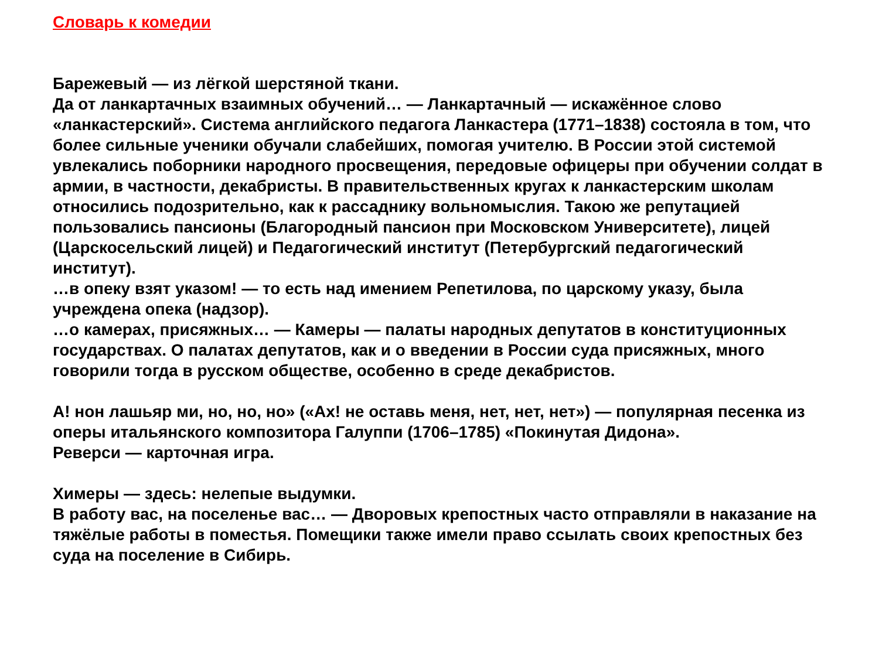Словарь к комедии
Барежевый — из лёгкой шерстяной ткани.
Да от ланкартачных взаимных обучений… — Ланкартачный — искажённое слово «ланкастерский». Система английского педагога Ланкастера (1771–1838) состояла в том, что более сильные ученики обучали слабейших, помогая учителю. В России этой системой увлекались поборники народного просвещения, передовые офицеры при обучении солдат в армии, в частности, декабристы. В правительственных кругах к ланкастерским школам относились подозрительно, как к рассаднику вольномыслия. Такою же репутацией пользовались пансионы (Благородный пансион при Московском Университете), лицей (Царскосельский лицей) и Педагогический институт (Петербургский педагогический институт).
…в опеку взят указом! — то есть над имением Репетилова, по царскому указу, была учреждена опека (надзор).
…о камерах, присяжных… — Камеры — палаты народных депутатов в конституционных государствах. О палатах депутатов, как и о введении в России суда присяжных, много говорили тогда в русском обществе, особенно в среде декабристов.
А! нон лашьяр ми, но, но, но» («Ах! не оставь меня, нет, нет, нет») — популярная песенка из оперы итальянского композитора Галуппи (1706–1785) «Покинутая Дидона».
Реверси — карточная игра.
Химеры — здесь: нелепые выдумки.
В работу вас, на поселенье вас… — Дворовых крепостных часто отправляли в наказание на тяжёлые работы в поместья. Помещики также имели право ссылать своих крепостных без суда на поселение в Сибирь.